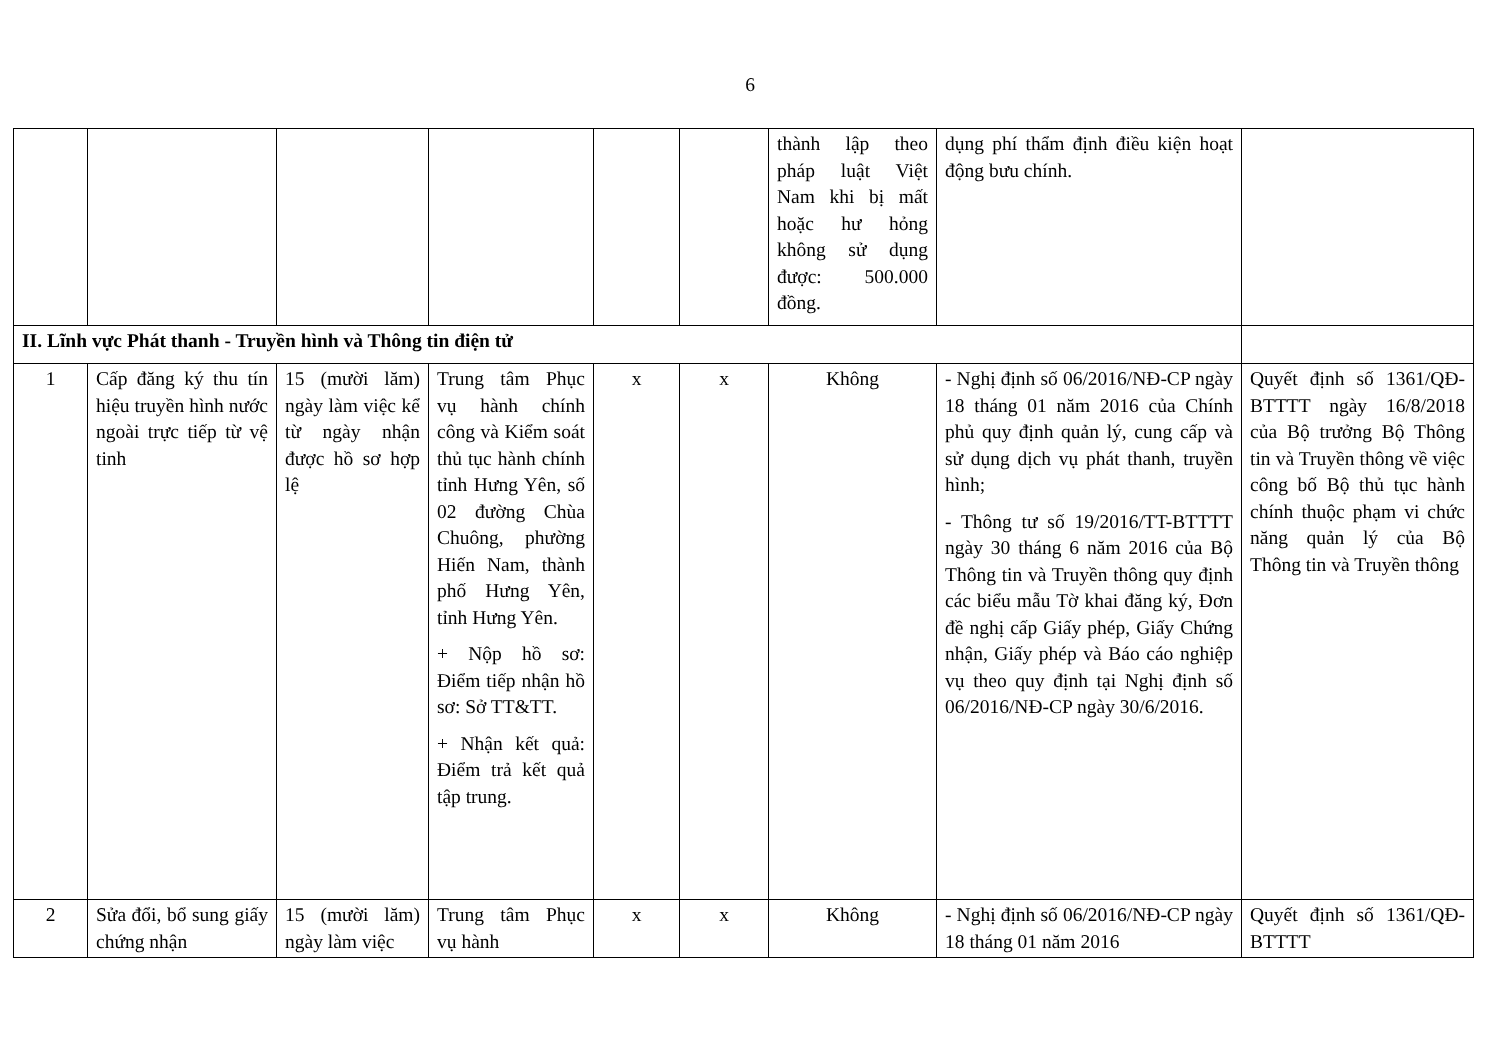6
| | | | | | | thành lập theo pháp luật Việt Nam khi bị mất hoặc hư hỏng không sử dụng được: 500.000 đồng. | dụng phí thẩm định điều kiện hoạt động bưu chính. | |
| II. Lĩnh vực Phát thanh - Truyền hình và Thông tin điện tử | | | | | | | | |
| 1 | Cấp đăng ký thu tín hiệu truyền hình nước ngoài trực tiếp từ vệ tinh | 15 (mười lăm) ngày làm việc kể từ ngày nhận được hồ sơ hợp lệ | Trung tâm Phục vụ hành chính công và Kiểm soát thủ tục hành chính tỉnh Hưng Yên, số 02 đường Chùa Chuông, phường Hiến Nam, thành phố Hưng Yên, tỉnh Hưng Yên. + Nộp hồ sơ: Điểm tiếp nhận hồ sơ: Sở TT&TT. + Nhận kết quả: Điểm trả kết quả tập trung. | x | x | Không | - Nghị định số 06/2016/NĐ-CP ngày 18 tháng 01 năm 2016 của Chính phủ quy định quản lý, cung cấp và sử dụng dịch vụ phát thanh, truyền hình; - Thông tư số 19/2016/TT-BTTTT ngày 30 tháng 6 năm 2016 của Bộ Thông tin và Truyền thông quy định các biểu mẫu Tờ khai đăng ký, Đơn đề nghị cấp Giấy phép, Giấy Chứng nhận, Giấy phép và Báo cáo nghiệp vụ theo quy định tại Nghị định số 06/2016/NĐ-CP ngày 30/6/2016. | Quyết định số 1361/QĐ-BTTTT ngày 16/8/2018 của Bộ trưởng Bộ Thông tin và Truyền thông về việc công bố Bộ thủ tục hành chính thuộc phạm vi chức năng quản lý của Bộ Thông tin và Truyền thông |
| 2 | Sửa đổi, bổ sung giấy chứng nhận | 15 (mười lăm) ngày làm việc | Trung tâm Phục vụ hành | x | x | Không | - Nghị định số 06/2016/NĐ-CP ngày 18 tháng 01 năm 2016 | Quyết định số 1361/QĐ-BTTTT |